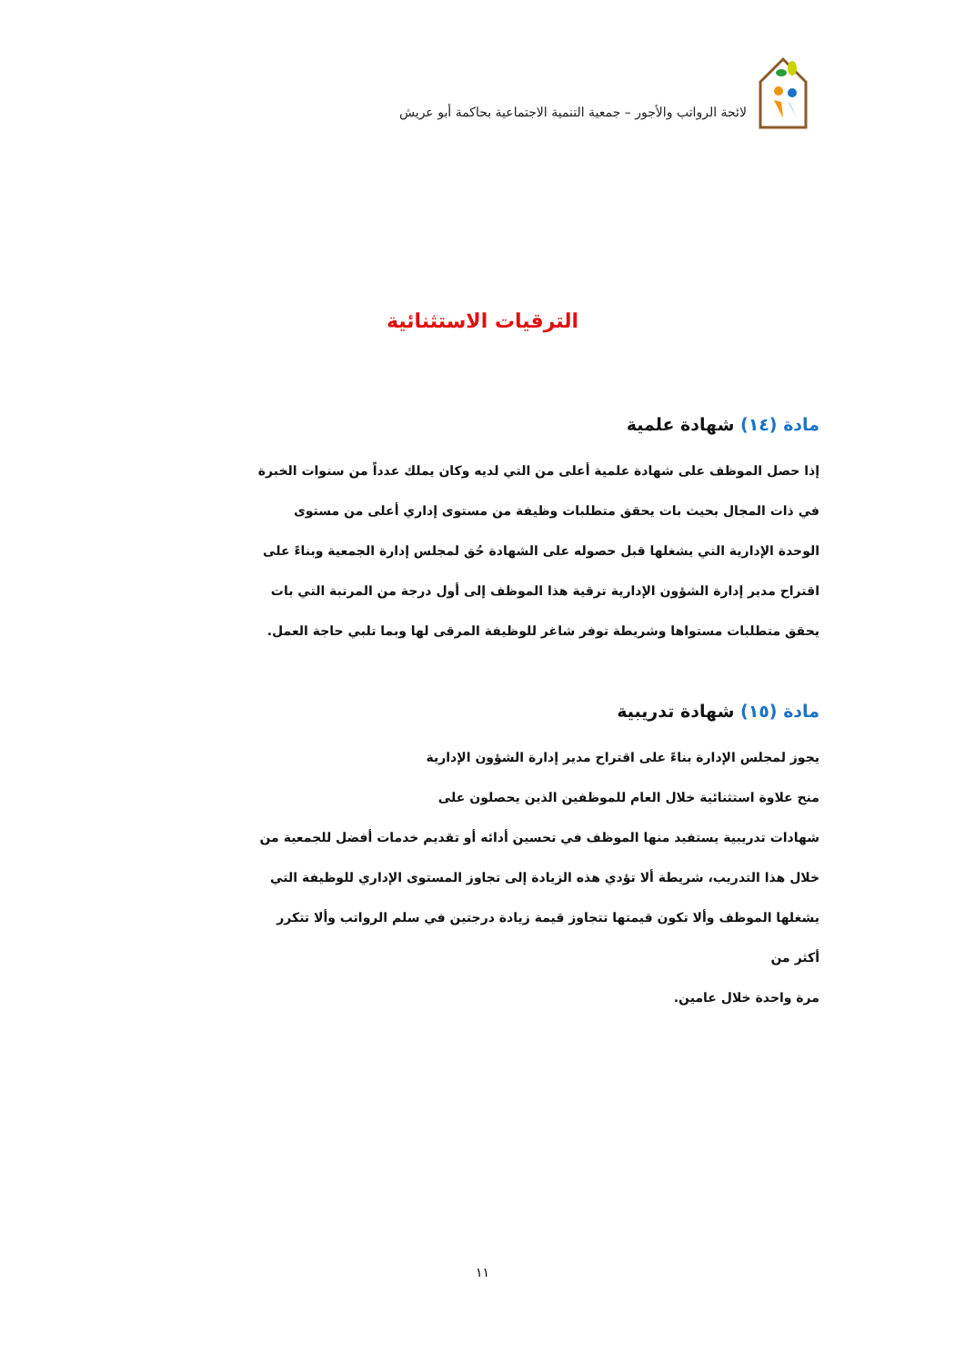لائحة الرواتب والأجور – جمعية التنمية الاجتماعية بحاكمة أبو عريش
الترقيات الاستثنائية
مادة (١٤) شهادة علمية
إذا حصل الموظف على شهادة علمية أعلى من التي لديه وكان يملك عدداً من سنوات الخبرة في ذات المجال بحيث بات يحقق متطلبات وظيفة من مستوى إداري أعلى من مستوى الوحدة الإدارية التي يشغلها قبل حصوله على الشهادة حُق لمجلس إدارة الجمعية وبناءً على اقتراح مدير إدارة الشؤون الإدارية ترقية هذا الموظف إلى أول درجة من المرتبة التي بات
يحقق متطلبات مستواها وشريطة توفر شاغر للوظيفة المرقى لها وبما تلبي حاجة العمل.
مادة (١٥) شهادة تدريبية
يجوز لمجلس الإدارة بناءً على اقتراح مدير إدارة الشؤون الإدارية
منح علاوة استثنائية خلال العام للموظفين الذين يحصلون على
شهادات تدريبية يستفيد منها الموظف في تحسين أدائه أو تقديم خدمات أفضل للجمعية من خلال هذا التدريب، شريطة ألا تؤدي هذه الزيادة إلى تجاوز المستوى الإداري للوظيفة التي يشغلها الموظف وألا تكون قيمتها تتجاوز قيمة زيادة درجتين في سلم الرواتب وألا تتكرر أكثر من
مرة واحدة خلال عامين.
١١